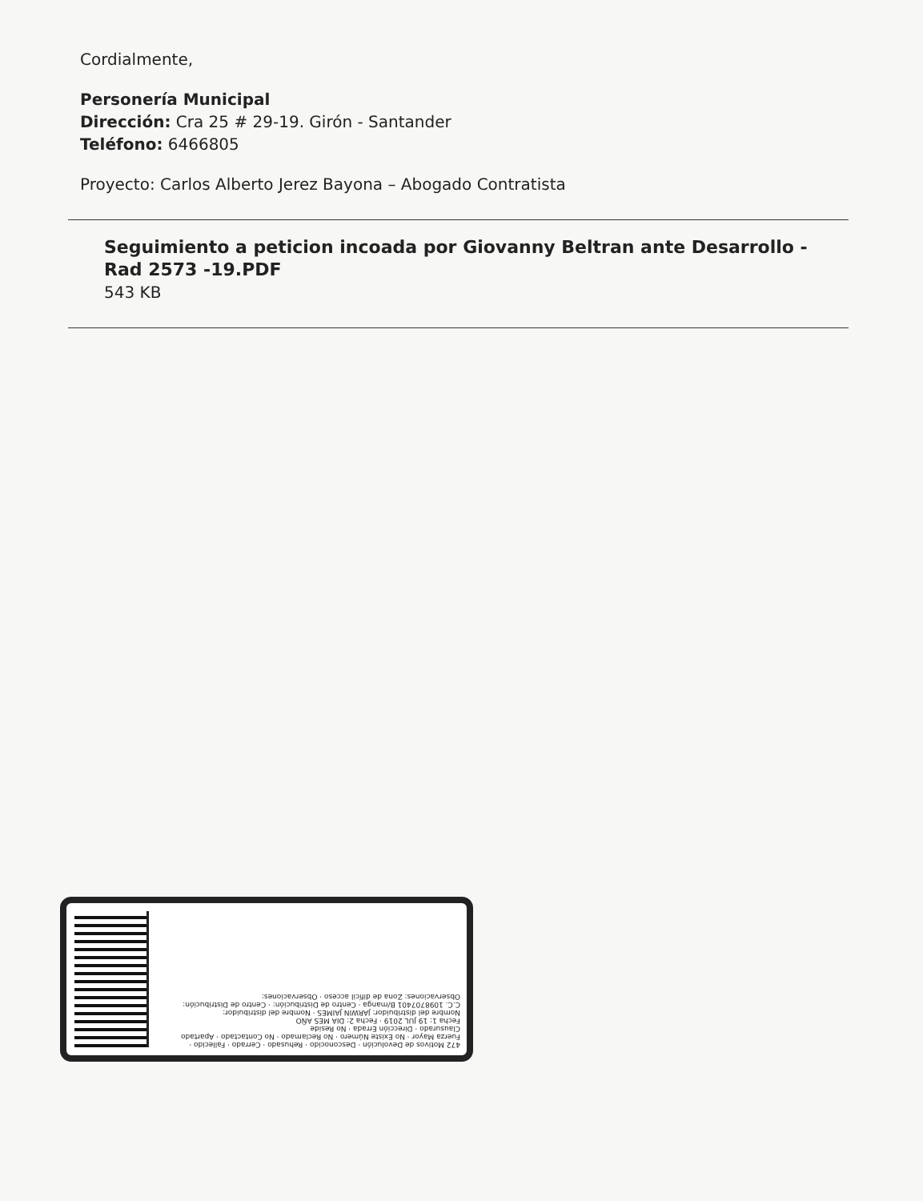Cordialmente,
Personería Municipal
Dirección: Cra 25 # 29-19. Girón - Santander
Teléfono: 6466805
Proyecto: Carlos Alberto Jerez Bayona – Abogado Contratista
Seguimiento a peticion incoada por Giovanny Beltran ante Desarrollo - Rad 2573 -19.PDF
543 KB
472 Motivos de Devolución · Desconocido · Rehusado · Cerrado · Fallecido · Fuerza Mayor · No Existe Número · No Reclamado · No Contactado · Apartado Clausurado · Dirección Errada · No Reside
Fecha 1: 19 JUL 2019 · Fecha 2: DIA MES AÑO
Nombre del distribuidor: JARWIN JAIMES · Nombre del distribuidor:
C.C. 1098707401 B/manga · Centro de Distribución: · Centro de Distribución:
Observaciones: Zona de difícil acceso · Observaciones: